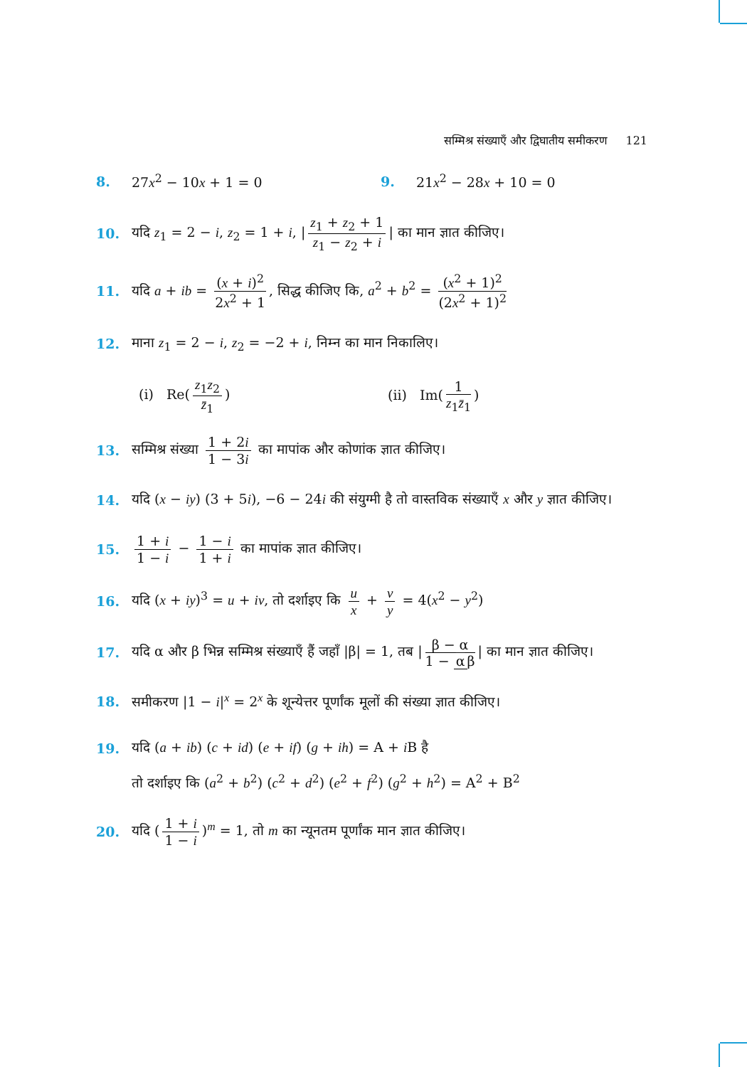सम्मिश्र संख्याएँ और द्विघातीय समीकरण 121
8. 27x<sup>2</sup> − 10x + 1 = 0 9. 21x<sup>2</sup> − 28x + 10 = 0
10. यदि z<sub>1</sub> = 2 − i, z<sub>2</sub> = 1 + i, | z<sub>1</sub> + z<sub>2</sub> + 1 z<sub>1</sub> − z<sub>2</sub> + i | का मान ज्ञात कीजिए।
11. यदि a + ib = (x + i)<sup>2</sup> 2x<sup>2</sup> + 1, सिद्ध कीजिए कि, a<sup>2</sup> + b<sup>2</sup> = (x<sup>2</sup> + 1)<sup>2</sup> (2x<sup>2</sup> + 1)<sup>2</sup>
12. माना z<sub>1</sub> = 2 − i, z<sub>2</sub> = −2 + i, निम्न का मान निकालिए।
(i) Re(z<sub>1</sub>z<sub>2</sub> z̄<sub>1</sub>) (ii) Im(1 z<sub>1</sub>z̄<sub>1</sub>)
13. सम्मिश्र संख्या 1 + 2i 1 − 3i का मापांक और कोणांक ज्ञात कीजिए।
14. यदि (x − iy) (3 + 5i), −6 − 24i की संयुग्मी है तो वास्तविक संख्याएँ x और y ज्ञात कीजिए।
15. 1 + i 1 − i − 1 − i 1 + i का मापांक ज्ञात कीजिए।
16. यदि (x + iy)<sup>3</sup> = u + iv, तो दर्शाइए कि u x + v y = 4(x<sup>2</sup> − y<sup>2</sup>)
17. यदि α और β भिन्न सम्मिश्र संख्याएँ हैं जहाँ |β| = 1, तब | β − α 1 − α β | का मान ज्ञात कीजिए।
18. समीकरण |1 − i|<sup>x</sup> = 2<sup>x</sup> के शून्येत्तर पूर्णांक मूलों की संख्या ज्ञात कीजिए।
19. यदि (a + ib) (c + id) (e + if) (g + ih) = A + i B है
तो दर्शाइए कि (a<sup>2</sup> + b<sup>2</sup>) (c<sup>2</sup> + d<sup>2</sup>) (e<sup>2</sup> + f<sup>2</sup>) (g<sup>2</sup> + h<sup>2</sup>) = A<sup>2</sup> + B<sup>2</sup>
20. यदि (1 + i 1 − i)<sup>m</sup> = 1, तो m का न्यूनतम पूर्णांक मान ज्ञात कीजिए।